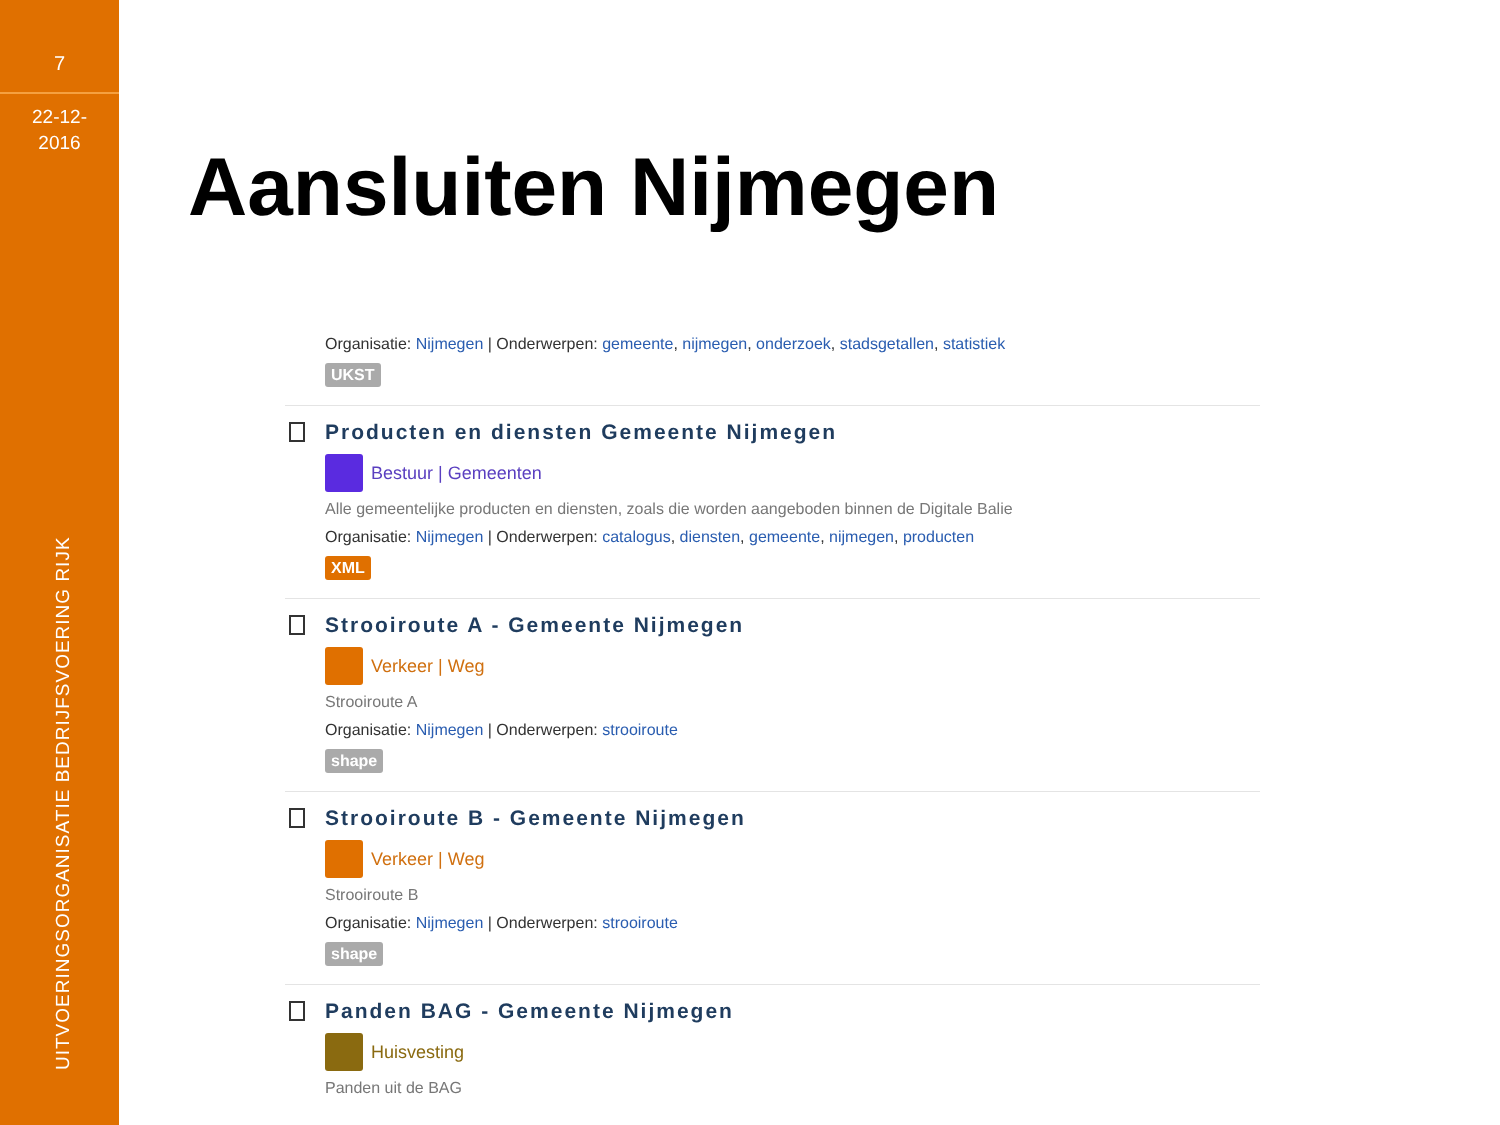7
22-12-
2016
UITVOERINGSORGANISATIE BEDRIJFSVOERING RIJK
Aansluiten Nijmegen
Organisatie: Nijmegen | Onderwerpen: gemeente, nijmegen, onderzoek, stadsgetallen, statistiek
UKST
Producten en diensten Gemeente Nijmegen
Bestuur | Gemeenten
Alle gemeentelijke producten en diensten, zoals die worden aangeboden binnen de Digitale Balie
Organisatie: Nijmegen | Onderwerpen: catalogus, diensten, gemeente, nijmegen, producten
XML
Strooiroute A - Gemeente Nijmegen
Verkeer | Weg
Strooiroute A
Organisatie: Nijmegen | Onderwerpen: strooiroute
shape
Strooiroute B - Gemeente Nijmegen
Verkeer | Weg
Strooiroute B
Organisatie: Nijmegen | Onderwerpen: strooiroute
shape
Panden BAG - Gemeente Nijmegen
Huisvesting
Panden uit de BAG